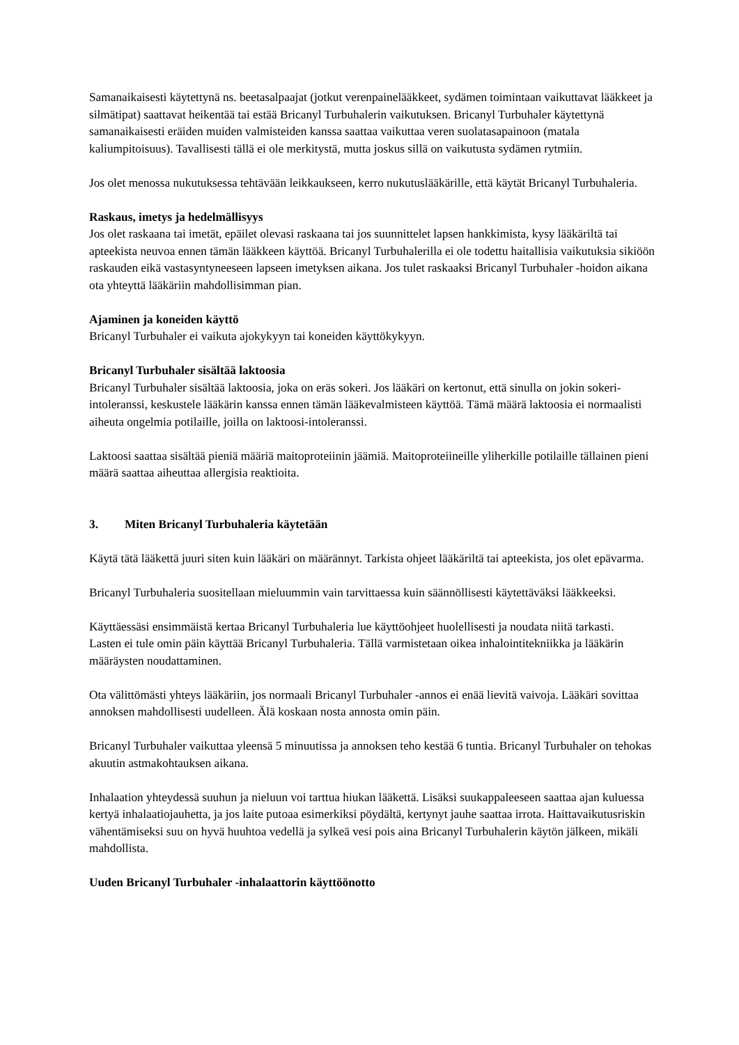Samanaikaisesti käytettynä ns. beetasalpaajat (jotkut verenpainelääkkeet, sydämen toimintaan vaikuttavat lääkkeet ja silmätipat) saattavat heikentää tai estää Bricanyl Turbuhalerin vaikutuksen. Bricanyl Turbuhaler käytettynä samanaikaisesti eräiden muiden valmisteiden kanssa saattaa vaikuttaa veren suolatasapainoon (matala kaliumpitoisuus). Tavallisesti tällä ei ole merkitystä, mutta joskus sillä on vaikutusta sydämen rytmiin.
Jos olet menossa nukutuksessa tehtävään leikkaukseen, kerro nukutuslääkärille, että käytät Bricanyl Turbuhaleria.
Raskaus, imetys ja hedelmällisyys
Jos olet raskaana tai imetät, epäilet olevasi raskaana tai jos suunnittelet lapsen hankkimista, kysy lääkäriltä tai apteekista neuvoa ennen tämän lääkkeen käyttöä. Bricanyl Turbuhalerilla ei ole todettu haitallisia vaikutuksia sikiöön raskauden eikä vastasyntyneeseen lapseen imetyksen aikana. Jos tulet raskaaksi Bricanyl Turbuhaler -hoidon aikana ota yhteyttä lääkäriin mahdollisimman pian.
Ajaminen ja koneiden käyttö
Bricanyl Turbuhaler ei vaikuta ajokykyyn tai koneiden käyttökykyyn.
Bricanyl Turbuhaler sisältää laktoosia
Bricanyl Turbuhaler sisältää laktoosia, joka on eräs sokeri. Jos lääkäri on kertonut, että sinulla on jokin sokeri-intoleranssi, keskustele lääkärin kanssa ennen tämän lääkevalmisteen käyttöä. Tämä määrä laktoosia ei normaalisti aiheuta ongelmia potilaille, joilla on laktoosi-intoleranssi.
Laktoosi saattaa sisältää pieniä määriä maitoproteiinin jäämiä. Maitoproteiineille yliherkille potilaille tällainen pieni määrä saattaa aiheuttaa allergisia reaktioita.
3. Miten Bricanyl Turbuhaleria käytetään
Käytä tätä lääkettä juuri siten kuin lääkäri on määrännyt. Tarkista ohjeet lääkäriltä tai apteekista, jos olet epävarma.
Bricanyl Turbuhaleria suositellaan mieluummin vain tarvittaessa kuin säännöllisesti käytettäväksi lääkkeeksi.
Käyttäessäsi ensimmäistä kertaa Bricanyl Turbuhaleria lue käyttöohjeet huolellisesti ja noudata niitä tarkasti.
Lasten ei tule omin päin käyttää Bricanyl Turbuhaleria. Tällä varmistetaan oikea inhalointitekniikka ja lääkärin määräysten noudattaminen.
Ota välittömästi yhteys lääkäriin, jos normaali Bricanyl Turbuhaler -annos ei enää lievitä vaivoja. Lääkäri sovittaa annoksen mahdollisesti uudelleen. Älä koskaan nosta annosta omin päin.
Bricanyl Turbuhaler vaikuttaa yleensä 5 minuutissa ja annoksen teho kestää 6 tuntia. Bricanyl Turbuhaler on tehokas akuutin astmakohtauksen aikana.
Inhalaation yhteydessä suuhun ja nieluun voi tarttua hiukan lääkettä. Lisäksi suukappaleeseen saattaa ajan kuluessa kertyä inhalaatiojauhetta, ja jos laite putoaa esimerkiksi pöydältä, kertynyt jauhe saattaa irrota. Haittavaikutusriskin vähentämiseksi suu on hyvä huuhtoa vedellä ja sylkeä vesi pois aina Bricanyl Turbuhalerin käytön jälkeen, mikäli mahdollista.
Uuden Bricanyl Turbuhaler -inhalaattorin käyttöönotto